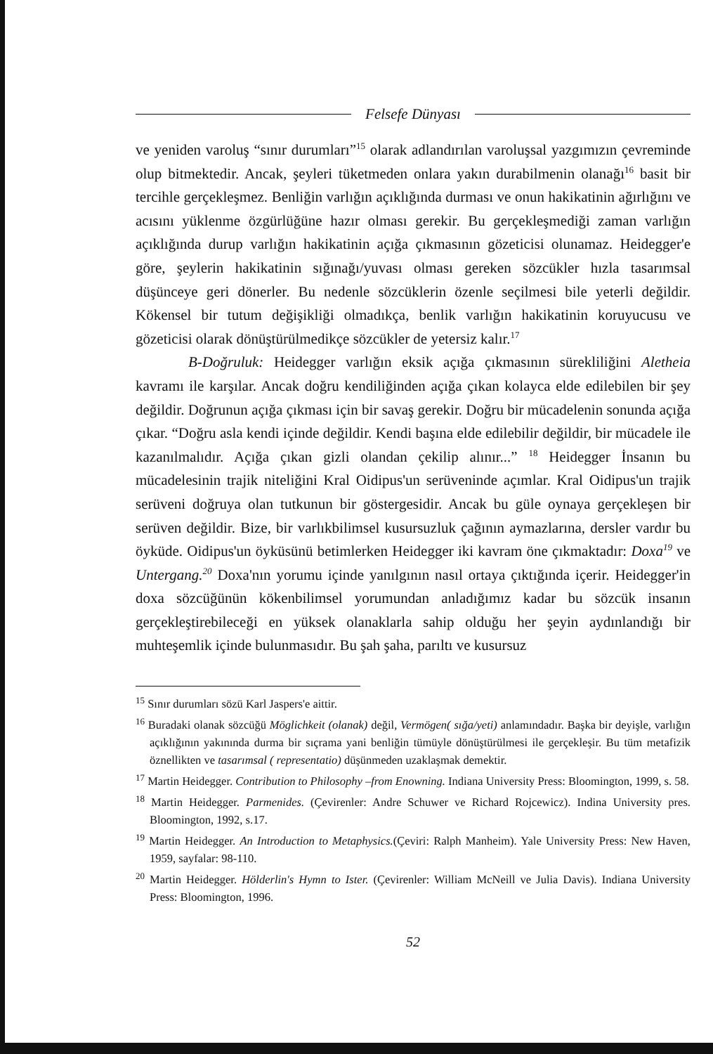Felsefe Dünyası
ve yeniden varoluş “sınır durumları”<sup>15</sup> olarak adlandırılan varoluşsal yazgımızın çevreminde olup bitmektedir. Ancak, şeyleri tüketmeden onlara yakın durabilmenin olanağı<sup>16</sup> basit bir tercihle gerçekleşmez. Benliğin varlığın açıklığında durması ve onun hakikatinin ağırlığını ve acısını yüklenme özgürlüğüne hazır olması gerekir. Bu gerçekleşmediği zaman varlığın açıklığında durup varlığın hakikatinin açığa çıkmasının gözeticisi olunamaz. Heidegger'e göre, şeylerin hakikatinin sığınağı/yuvası olması gereken sözcükler hızla tasarımsal düşünceye geri dönerler. Bu nedenle sözcüklerin özenle seçilmesi bile yeterli değildir. Kökensel bir tutum değişikliği olmadıkça, benlik varlığın hakikatinin koruyucusu ve gözeticisi olarak dönüştürülmedikçe sözcükler de yetersiz kalır.<sup>17</sup>
B-Doğruluk: Heidegger varlığın eksik açığa çıkmasının sürekliliğini Aletheia kavramı ile karşılar. Ancak doğru kendiliğinden açığa çıkan kolayca elde edilebilen bir şey değildir. Doğrunun açığa çıkması için bir savaş gerekir. Doğru bir mücadelenin sonunda açığa çıkar. “Doğru asla kendi içinde değildir. Kendi başına elde edilebilir değildir, bir mücadele ile kazanılmalıdır. Açığa çıkan gizli olandan çekilip alınır...” <sup>18</sup> Heidegger İnsanın bu mücadelesinin trajik niteliğini Kral Oidipus'un serüveninde açımlar. Kral Oidipus'un trajik serüveni doğruya olan tutkunun bir göstergesidir. Ancak bu güle oynaya gerçekleşen bir serüven değildir. Bize, bir varlıkbilimsel kusursuzluk çağının aymazlarına, dersler vardır bu öyküde. Oidipus'un öyküsünü betimlerken Heidegger iki kavram öne çıkmaktadır: Doxa<sup>19</sup> ve Untergang.<sup>20</sup> Doxa'nın yorumu içinde yanılgının nasıl ortaya çıktığında içerir. Heidegger'in doxa sözcüğünün kökenbilimsel yorumundan anladığımız kadar bu sözcük insanın gerçekleştirebileceği en yüksek olanaklarla sahip olduğu her şeyin aydınlandığı bir muhteşemlik içinde bulunmasıdır. Bu şah şaha, parıltı ve kusursuz
<sup>15</sup> Sınır durumları sözü Karl Jaspers'e aittir.
<sup>16</sup> Buradaki olanak sözcüğü Möglichkeit (olanak) değil, Vermögen( sığa/yeti) anlamındadır. Başka bir deyişle, varlığın açıklığının yakınında durma bir sıçrama yani benliğin tümüyle dönüştürülmesi ile gerçekleşir. Bu tüm metafizik öznellikten ve tasarımsal ( representatio) düşünmeden uzaklaşmak demektir.
<sup>17</sup> Martin Heidegger. Contribution to Philosophy –from Enowning. Indiana University Press: Bloomington, 1999, s. 58.
<sup>18</sup> Martin Heidegger. Parmenides. (Çevirenler: Andre Schuwer ve Richard Rojcewicz). Indina University pres. Bloomington, 1992, s.17.
<sup>19</sup> Martin Heidegger. An Introduction to Metaphysics.(Çeviri: Ralph Manheim). Yale University Press: New Haven, 1959, sayfalar: 98-110.
<sup>20</sup> Martin Heidegger. Hölderlin's Hymn to Ister. (Çevirenler: William McNeill ve Julia Davis). Indiana University Press: Bloomington, 1996.
52